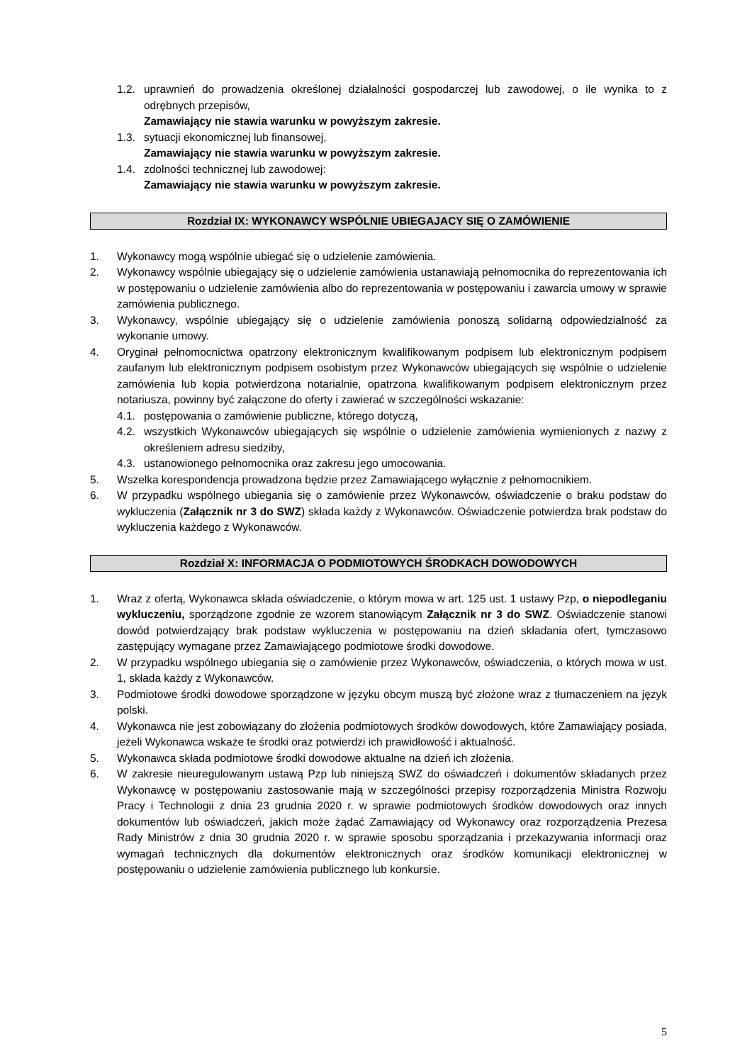1.2. uprawnień do prowadzenia określonej działalności gospodarczej lub zawodowej, o ile wynika to z odrębnych przepisów,
Zamawiający nie stawia warunku w powyższym zakresie.
1.3. sytuacji ekonomicznej lub finansowej,
Zamawiający nie stawia warunku w powyższym zakresie.
1.4. zdolności technicznej lub zawodowej:
Zamawiający nie stawia warunku w powyższym zakresie.
Rozdział IX: WYKONAWCY WSPÓLNIE UBIEGAJACY SIĘ O ZAMÓWIENIE
1. Wykonawcy mogą wspólnie ubiegać się o udzielenie zamówienia.
2. Wykonawcy wspólnie ubiegający się o udzielenie zamówienia ustanawiają pełnomocnika do reprezentowania ich w postępowaniu o udzielenie zamówienia albo do reprezentowania w postępowaniu i zawarcia umowy w sprawie zamówienia publicznego.
3. Wykonawcy, wspólnie ubiegający się o udzielenie zamówienia ponoszą solidarną odpowiedzialność za wykonanie umowy.
4. Oryginał pełnomocnictwa opatrzony elektronicznym kwalifikowanym podpisem lub elektronicznym podpisem zaufanym lub elektronicznym podpisem osobistym przez Wykonawców ubiegających się wspólnie o udzielenie zamówienia lub kopia potwierdzona notarialnie, opatrzona kwalifikowanym podpisem elektronicznym przez notariusza, powinny być załączone do oferty i zawierać w szczególności wskazanie:
4.1. postępowania o zamówienie publiczne, którego dotyczą,
4.2. wszystkich Wykonawców ubiegających się wspólnie o udzielenie zamówienia wymienionych z nazwy z określeniem adresu siedziby,
4.3. ustanowionego pełnomocnika oraz zakresu jego umocowania.
5. Wszelka korespondencja prowadzona będzie przez Zamawiającego wyłącznie z pełnomocnikiem.
6. W przypadku wspólnego ubiegania się o zamówienie przez Wykonawców, oświadczenie o braku podstaw do wykluczenia (Załącznik nr 3 do SWZ) składa każdy z Wykonawców. Oświadczenie potwierdza brak podstaw do wykluczenia każdego z Wykonawców.
Rozdział X: INFORMACJA O PODMIOTOWYCH ŚRODKACH DOWODOWYCH
1. Wraz z ofertą, Wykonawca składa oświadczenie, o którym mowa w art. 125 ust. 1 ustawy Pzp, o niepodleganiu wykluczeniu, sporządzone zgodnie ze wzorem stanowiącym Załącznik nr 3 do SWZ. Oświadczenie stanowi dowód potwierdzający brak podstaw wykluczenia w postępowaniu na dzień składania ofert, tymczasowo zastępujący wymagane przez Zamawiającego podmiotowe środki dowodowe.
2. W przypadku wspólnego ubiegania się o zamówienie przez Wykonawców, oświadczenia, o których mowa w ust. 1, składa każdy z Wykonawców.
3. Podmiotowe środki dowodowe sporządzone w języku obcym muszą być złożone wraz z tłumaczeniem na język polski.
4. Wykonawca nie jest zobowiązany do złożenia podmiotowych środków dowodowych, które Zamawiający posiada, jeżeli Wykonawca wskaże te środki oraz potwierdzi ich prawidłowość i aktualność.
5. Wykonawca składa podmiotowe środki dowodowe aktualne na dzień ich złożenia.
6. W zakresie nieuregulowanym ustawą Pzp lub niniejszą SWZ do oświadczeń i dokumentów składanych przez Wykonawcę w postępowaniu zastosowanie mają w szczególności przepisy rozporządzenia Ministra Rozwoju Pracy i Technologii z dnia 23 grudnia 2020 r. w sprawie podmiotowych środków dowodowych oraz innych dokumentów lub oświadczeń, jakich może żądać Zamawiający od Wykonawcy oraz rozporządzenia Prezesa Rady Ministrów z dnia 30 grudnia 2020 r. w sprawie sposobu sporządzania i przekazywania informacji oraz wymagań technicznych dla dokumentów elektronicznych oraz środków komunikacji elektronicznej w postępowaniu o udzielenie zamówienia publicznego lub konkursie.
5